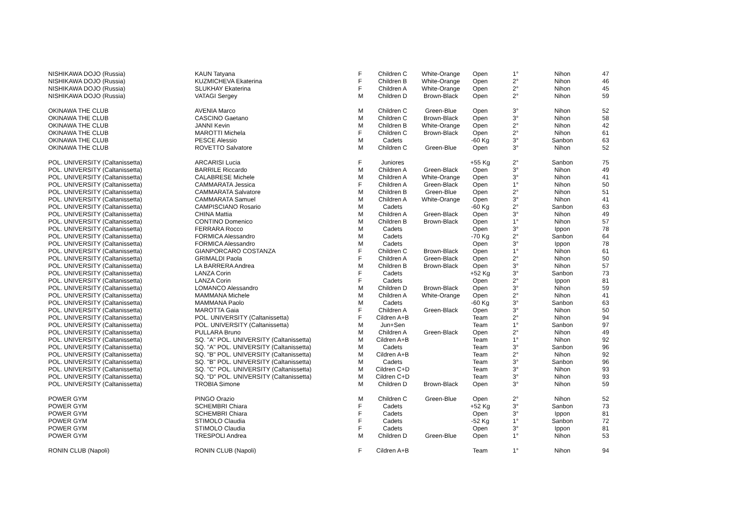| NISHIKAWA DOJO (Russia) | KAUN Tatyana | F | Children C | White-Orange | Open | 1° | Nihon | 47 |
| NISHIKAWA DOJO (Russia) | KUZMICHEVA Ekaterina | F | Children B | White-Orange | Open | 2° | Nihon | 46 |
| NISHIKAWA DOJO (Russia) | SLUKHAY Ekaterina | F | Children A | White-Orange | Open | 2° | Nihon | 45 |
| NISHIKAWA DOJO (Russia) | VATAGI Sergey | M | Children D | Brown-Black | Open | 2° | Nihon | 59 |
| OKINAWA THE CLUB | AVENIA Marco | M | Children C | Green-Blue | Open | 3° | Nihon | 52 |
| OKINAWA THE CLUB | CASCINO Gaetano | M | Children C | Brown-Black | Open | 3° | Nihon | 58 |
| OKINAWA THE CLUB | JANNI Kevin | M | Children B | White-Orange | Open | 2° | Nihon | 42 |
| OKINAWA THE CLUB | MAROTTI Michela | F | Children C | Brown-Black | Open | 2° | Nihon | 61 |
| OKINAWA THE CLUB | PESCE Alessio | M | Cadets | | -60 Kg | 3° | Sanbon | 63 |
| OKINAWA THE CLUB | ROVETTO Salvatore | M | Children C | Green-Blue | Open | 3° | Nihon | 52 |
| POL. UNIVERSITY (Caltanissetta) | ARCARISI Lucia | F | Juniores | | +55 Kg | 2° | Sanbon | 75 |
| POL. UNIVERSITY (Caltanissetta) | BARRILE Riccardo | M | Children A | Green-Black | Open | 3° | Nihon | 49 |
| POL. UNIVERSITY (Caltanissetta) | CALABRESE Michele | M | Children A | White-Orange | Open | 3° | Nihon | 41 |
| POL. UNIVERSITY (Caltanissetta) | CAMMARATA Jessica | F | Children A | Green-Black | Open | 1° | Nihon | 50 |
| POL. UNIVERSITY (Caltanissetta) | CAMMARATA Salvatore | M | Children B | Green-Blue | Open | 2° | Nihon | 51 |
| POL. UNIVERSITY (Caltanissetta) | CAMMARATA Samuel | M | Children A | White-Orange | Open | 3° | Nihon | 41 |
| POL. UNIVERSITY (Caltanissetta) | CAMPISCIANO Rosario | M | Cadets | | -60 Kg | 2° | Sanbon | 63 |
| POL. UNIVERSITY (Caltanissetta) | CHINA Mattia | M | Children A | Green-Black | Open | 3° | Nihon | 49 |
| POL. UNIVERSITY (Caltanissetta) | CONTINO Domenico | M | Children B | Brown-Black | Open | 1° | Nihon | 57 |
| POL. UNIVERSITY (Caltanissetta) | FERRARA Rocco | M | Cadets | | Open | 3° | Ippon | 78 |
| POL. UNIVERSITY (Caltanissetta) | FORMICA Alessandro | M | Cadets | | -70 Kg | 2° | Sanbon | 64 |
| POL. UNIVERSITY (Caltanissetta) | FORMICA Alessandro | M | Cadets | | Open | 3° | Ippon | 78 |
| POL. UNIVERSITY (Caltanissetta) | GIANPORCARO COSTANZA | F | Children C | Brown-Black | Open | 1° | Nihon | 61 |
| POL. UNIVERSITY (Caltanissetta) | GRIMALDI Paola | F | Children A | Green-Black | Open | 2° | Nihon | 50 |
| POL. UNIVERSITY (Caltanissetta) | LA BARRERA Andrea | M | Children B | Brown-Black | Open | 3° | Nihon | 57 |
| POL. UNIVERSITY (Caltanissetta) | LANZA Corin | F | Cadets | | +52 Kg | 3° | Sanbon | 73 |
| POL. UNIVERSITY (Caltanissetta) | LANZA Corin | F | Cadets | | Open | 2° | Ippon | 81 |
| POL. UNIVERSITY (Caltanissetta) | LOMANCO Alessandro | M | Children D | Brown-Black | Open | 3° | Nihon | 59 |
| POL. UNIVERSITY (Caltanissetta) | MAMMANA Michele | M | Children A | White-Orange | Open | 2° | Nihon | 41 |
| POL. UNIVERSITY (Caltanissetta) | MAMMANA Paolo | M | Cadets | | -60 Kg | 3° | Sanbon | 63 |
| POL. UNIVERSITY (Caltanissetta) | MAROTTA Gaia | F | Children A | Green-Black | Open | 3° | Nihon | 50 |
| POL. UNIVERSITY (Caltanissetta) | POL. UNIVERSITY (Caltanissetta) | F | Cildren A+B | | Team | 2° | Nihon | 94 |
| POL. UNIVERSITY (Caltanissetta) | POL. UNIVERSITY (Caltanissetta) | M | Jun+Sen | | Team | 1° | Sanbon | 97 |
| POL. UNIVERSITY (Caltanissetta) | PULLARA Bruno | M | Children A | Green-Black | Open | 2° | Nihon | 49 |
| POL. UNIVERSITY (Caltanissetta) | SQ. "A" POL. UNIVERSITY (Caltanissetta) | M | Cildren A+B | | Team | 1° | Nihon | 92 |
| POL. UNIVERSITY (Caltanissetta) | SQ. "A" POL. UNIVERSITY (Caltanissetta) | M | Cadets | | Team | 3° | Sanbon | 96 |
| POL. UNIVERSITY (Caltanissetta) | SQ. "B" POL. UNIVERSITY (Caltanissetta) | M | Cildren A+B | | Team | 2° | Nihon | 92 |
| POL. UNIVERSITY (Caltanissetta) | SQ. "B" POL. UNIVERSITY (Caltanissetta) | M | Cadets | | Team | 3° | Sanbon | 96 |
| POL. UNIVERSITY (Caltanissetta) | SQ. "C" POL. UNIVERSITY (Caltanissetta) | M | Cildren C+D | | Team | 3° | Nihon | 93 |
| POL. UNIVERSITY (Caltanissetta) | SQ. "D" POL. UNIVERSITY (Caltanissetta) | M | Cildren C+D | | Team | 3° | Nihon | 93 |
| POL. UNIVERSITY (Caltanissetta) | TROBIA Simone | M | Children D | Brown-Black | Open | 3° | Nihon | 59 |
| POWER GYM | PINGO Orazio | M | Children C | Green-Blue | Open | 2° | Nihon | 52 |
| POWER GYM | SCHEMBRI Chiara | F | Cadets | | +52 Kg | 3° | Sanbon | 73 |
| POWER GYM | SCHEMBRI Chiara | F | Cadets | | Open | 3° | Ippon | 81 |
| POWER GYM | STIMOLO Claudia | F | Cadets | | -52 Kg | 1° | Sanbon | 72 |
| POWER GYM | STIMOLO Claudia | F | Cadets | | Open | 3° | Ippon | 81 |
| POWER GYM | TRESPOLI Andrea | M | Children D | Green-Blue | Open | 1° | Nihon | 53 |
| RONIN CLUB (Napoli) | RONIN CLUB (Napoli) | F | Cildren A+B | | Team | 1° | Nihon | 94 |